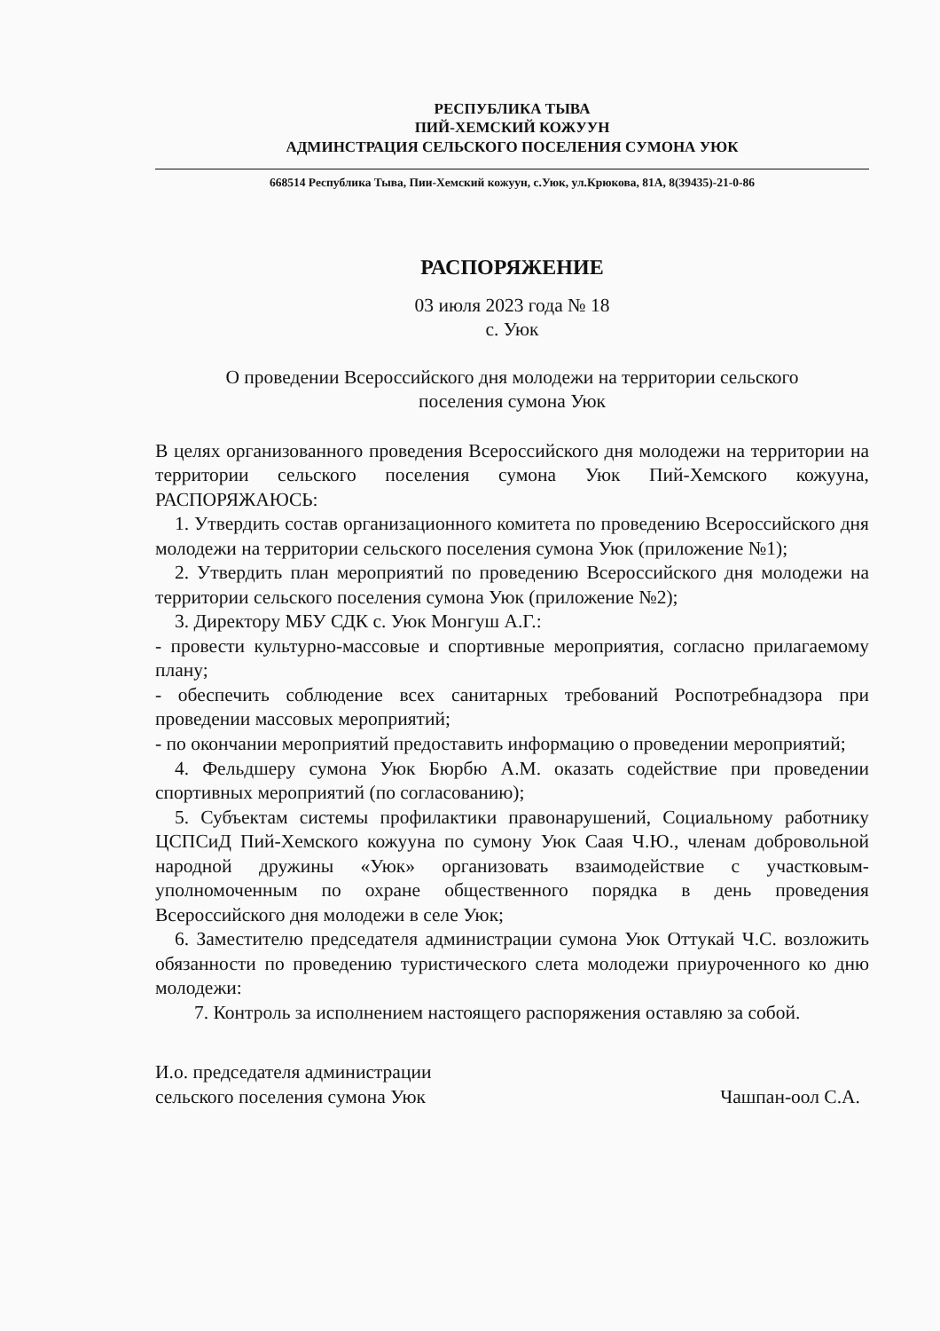РЕСПУБЛИКА ТЫВА
ПИЙ-ХЕМСКИЙ КОЖУУН
АДМИНСТРАЦИЯ СЕЛЬСКОГО ПОСЕЛЕНИЯ СУМОНА УЮК
668514 Республика Тыва, Пии-Хемский кожуун, с.Уюк, ул.Крюкова, 81А, 8(39435)-21-0-86
РАСПОРЯЖЕНИЕ
03 июля 2023 года № 18
с. Уюк
О проведении Всероссийского дня молодежи на территории сельского
поселения сумона Уюк
В целях организованного проведения Всероссийского дня молодежи на территории на территории сельского поселения сумона Уюк Пий-Хемского кожууна, РАСПОРЯЖАЮСЬ:
1. Утвердить состав организационного комитета по проведению Всероссийского дня молодежи на территории сельского поселения сумона Уюк (приложение №1);
2. Утвердить план мероприятий по проведению Всероссийского дня молодежи на территории сельского поселения сумона Уюк (приложение №2);
3. Директору МБУ СДК с. Уюк Монгуш А.Г.:
- провести культурно-массовые и спортивные мероприятия, согласно прилагаемому плану;
- обеспечить соблюдение всех санитарных требований Роспотребнадзора при проведении массовых мероприятий;
- по окончании мероприятий предоставить информацию о проведении мероприятий;
4. Фельдшеру сумона Уюк Бюрбю А.М. оказать содействие при проведении спортивных мероприятий (по согласованию);
5. Субъектам системы профилактики правонарушений, Социальному работнику ЦСПСиД Пий-Хемского кожууна по сумону Уюк Саая Ч.Ю., членам добровольной народной дружины «Уюк» организовать взаимодействие с участковым-уполномоченным по охране общественного порядка в день проведения Всероссийского дня молодежи в селе Уюк;
6. Заместителю председателя администрации сумона Уюк Оттукай Ч.С. возложить обязанности по проведению туристического слета молодежи приуроченного ко дню молодежи:
7. Контроль за исполнением настоящего распоряжения оставляю за собой.
И.о. председателя администрации
сельского поселения сумона Уюк
Чашпан-оол С.А.